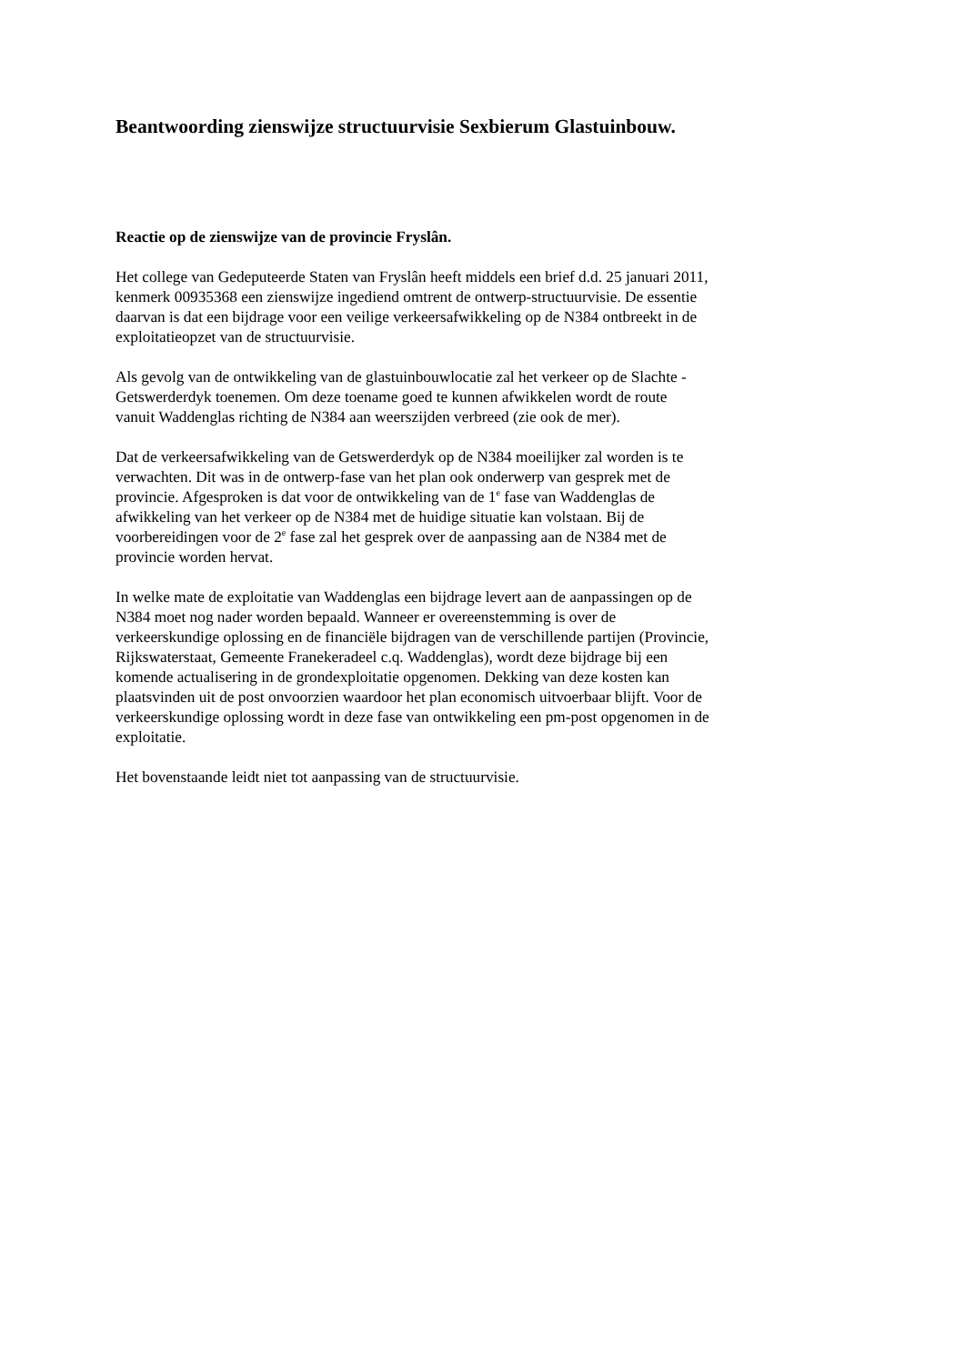Beantwoording zienswijze structuurvisie Sexbierum Glastuinbouw.
Reactie op de zienswijze van de provincie Fryslân.
Het college van Gedeputeerde Staten van Fryslân heeft middels een brief d.d. 25 januari 2011,
kenmerk 00935368 een zienswijze ingediend omtrent de ontwerp-structuurvisie. De essentie
daarvan is dat een bijdrage voor een veilige verkeersafwikkeling op de N384 ontbreekt in de
exploitatieopzet van de structuurvisie.
Als gevolg van de ontwikkeling van de glastuinbouwlocatie zal het verkeer op de Slachte -
Getswerderdyk toenemen. Om deze toename goed te kunnen afwikkelen wordt de route
vanuit Waddenglas richting de N384 aan weerszijden verbreed (zie ook de mer).
Dat de verkeersafwikkeling van de Getswerderdyk op de N384 moeilijker zal worden is te
verwachten. Dit was in de ontwerp-fase van het plan ook onderwerp van gesprek met de
provincie. Afgesproken is dat voor de ontwikkeling van de 1<sup>e</sup> fase van Waddenglas de
afwikkeling van het verkeer op de N384 met de huidige situatie kan volstaan. Bij de
voorbereidingen voor de 2<sup>e</sup> fase zal het gesprek over de aanpassing aan de N384 met de
provincie worden hervat.
In welke mate de exploitatie van Waddenglas een bijdrage levert aan de aanpassingen op de
N384 moet nog nader worden bepaald. Wanneer er overeenstemming is over de
verkeerskundige oplossing en de financiële bijdragen van de verschillende partijen (Provincie,
Rijkswaterstaat, Gemeente Franekeradeel c.q. Waddenglas), wordt deze bijdrage bij een
komende actualisering in de grondexploitatie opgenomen. Dekking van deze kosten kan
plaatsvinden uit de post onvoorzien waardoor het plan economisch uitvoerbaar blijft. Voor de
verkeerskundige oplossing wordt in deze fase van ontwikkeling een pm-post opgenomen in de
exploitatie.
Het bovenstaande leidt niet tot aanpassing van de structuurvisie.